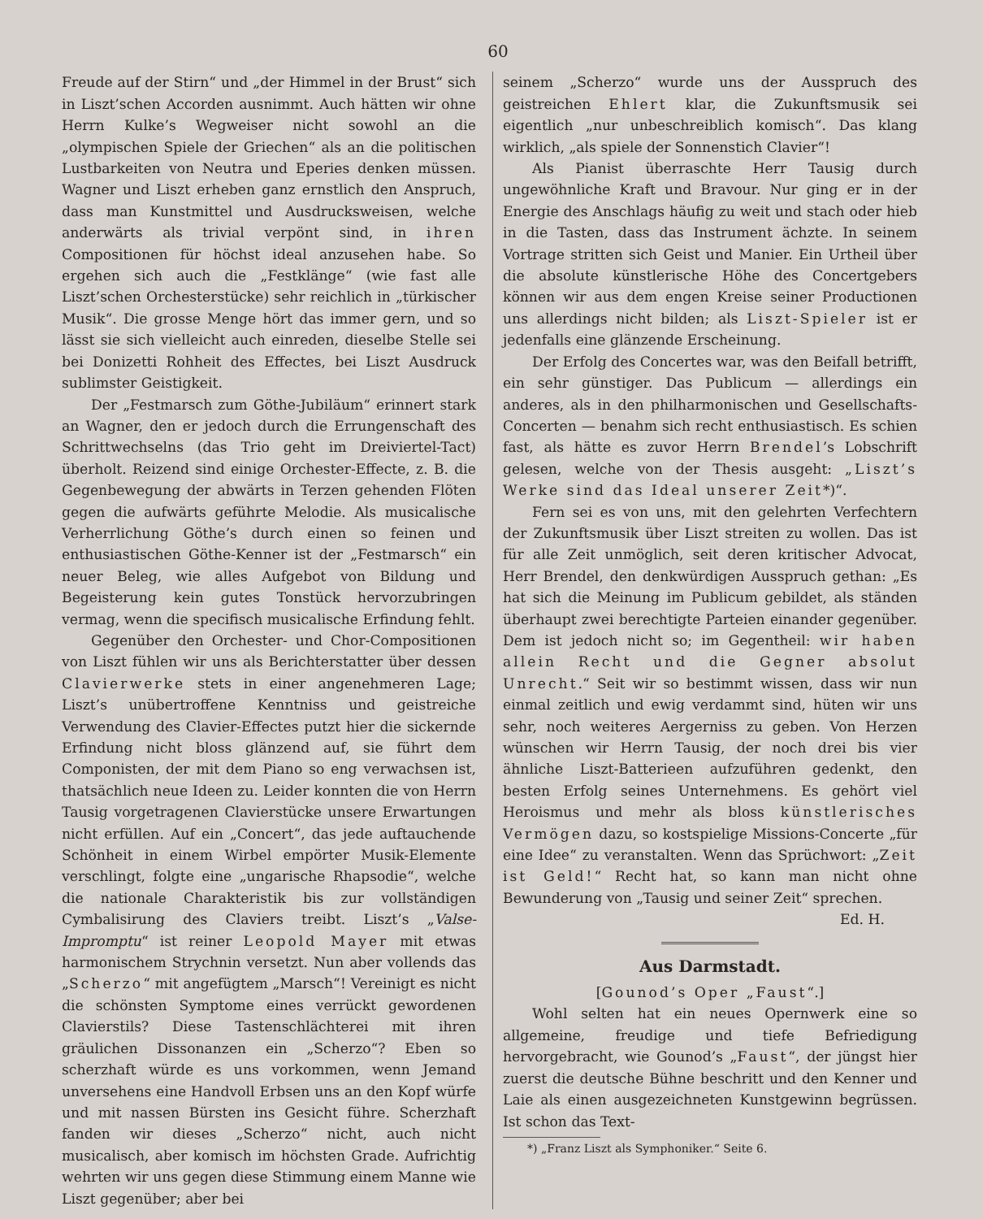60
Freude auf der Stirn“ und „der Himmel in der Brust“ sich in Liszt’schen Accorden ausnimmt. Auch hätten wir ohne Herrn Kulke’s Wegweiser nicht sowohl an die „olympischen Spiele der Griechen“ als an die politischen Lustbarkeiten von Neutra und Eperies denken müssen. Wagner und Liszt erheben ganz ernstlich den Anspruch, dass man Kunstmittel und Ausdrucksweisen, welche anderwärts als trivial verpönt sind, in ihren Compositionen für höchst ideal anzusehen habe. So ergehen sich auch die „Festklänge“ (wie fast alle Liszt’schen Orchesterstücke) sehr reichlich in „türkischer Musik“. Die grosse Menge hört das immer gern, und so lässt sie sich vielleicht auch einreden, dieselbe Stelle sei bei Donizetti Rohheit des Effectes, bei Liszt Ausdruck sublimster Geistigkeit.
Der „Festmarsch zum Göthe-Jubiläum“ erinnert stark an Wagner, den er jedoch durch die Errungenschaft des Schrittwechselns (das Trio geht im Dreiviertel-Tact) überholt. Reizend sind einige Orchester-Effecte, z. B. die Gegenbewegung der abwärts in Terzen gehenden Flöten gegen die aufwärts geführte Melodie. Als musicalische Verherrlichung Göthe’s durch einen so feinen und enthusiastischen Göthe-Kenner ist der „Festmarsch“ ein neuer Beleg, wie alles Aufgebot von Bildung und Begeisterung kein gutes Tonstück hervorzubringen vermag, wenn die specifisch musicalische Erfindung fehlt.
Gegenüber den Orchester- und Chor-Compositionen von Liszt fühlen wir uns als Berichterstatter über dessen Clavierwerke stets in einer angenehmeren Lage; Liszt’s unübertroffene Kenntniss und geistreiche Verwendung des Clavier-Effectes putzt hier die sickernde Erfindung nicht bloss glänzend auf, sie führt dem Componisten, der mit dem Piano so eng verwachsen ist, thatsächlich neue Ideen zu. Leider konnten die von Herrn Tausig vorgetragenen Clavierstücke unsere Erwartungen nicht erfüllen. Auf ein „Concert“, das jede auftauchende Schönheit in einem Wirbel empörter Musik-Elemente verschlingt, folgte eine „ungarische Rhapsodie“, welche die nationale Charakteristik bis zur vollständigen Cymbalisirung des Claviers treibt. Liszt’s „Valse-Impromptu“ ist reiner Leopold Mayer mit etwas harmonischem Strychnin versetzt. Nun aber vollends das „Scherzo“ mit angefügtem „Marsch“! Vereinigt es nicht die schönsten Symptome eines verrückt gewordenen Clavierstils? Diese Tastenschlächterei mit ihren gräulichen Dissonanzen ein „Scherzo“? Eben so scherzhaft würde es uns vorkommen, wenn Jemand unversehens eine Handvoll Erbsen uns an den Kopf würfe und mit nassen Bürsten ins Gesicht führe. Scherzhaft fanden wir dieses „Scherzo“ nicht, auch nicht musicalisch, aber komisch im höchsten Grade. Aufrichtig wehrten wir uns gegen diese Stimmung einem Manne wie Liszt gegenüber; aber bei
seinem „Scherzo“ wurde uns der Ausspruch des geistreichen Ehlert klar, die Zukunftsmusik sei eigentlich „nur unbeschreiblich komisch“. Das klang wirklich, „als spiele der Sonnenstich Clavier“!
Als Pianist überraschte Herr Tausig durch ungewöhnliche Kraft und Bravour. Nur ging er in der Energie des Anschlags häufig zu weit und stach oder hieb in die Tasten, dass das Instrument ächzte. In seinem Vortrage stritten sich Geist und Manier. Ein Urtheil über die absolute künstlerische Höhe des Concertgebers können wir aus dem engen Kreise seiner Productionen uns allerdings nicht bilden; als Liszt-Spieler ist er jedenfalls eine glänzende Erscheinung.
Der Erfolg des Concertes war, was den Beifall betrifft, ein sehr günstiger. Das Publicum — allerdings ein anderes, als in den philharmonischen und Gesellschafts-Concerten — benahm sich recht enthusiastisch. Es schien fast, als hätte es zuvor Herrn Brendel’s Lobschrift gelesen, welche von der Thesis ausgeht: „Liszt’s Werke sind das Ideal unserer Zeit*)“.
Fern sei es von uns, mit den gelehrten Verfechtern der Zukunftsmusik über Liszt streiten zu wollen. Das ist für alle Zeit unmöglich, seit deren kritischer Advocat, Herr Brendel, den denkwürdigen Ausspruch gethan: „Es hat sich die Meinung im Publicum gebildet, als ständen überhaupt zwei berechtigte Parteien einander gegenüber. Dem ist jedoch nicht so; im Gegentheil: wir haben allein Recht und die Gegner absolut Unrecht.“ Seit wir so bestimmt wissen, dass wir nun einmal zeitlich und ewig verdammt sind, hüten wir uns sehr, noch weiteres Aergerniss zu geben. Von Herzen wünschen wir Herrn Tausig, der noch drei bis vier ähnliche Liszt-Batterieen aufzuführen gedenkt, den besten Erfolg seines Unternehmens. Es gehört viel Heroismus und mehr als bloss künstlerisches Vermögen dazu, so kostspielige Missions-Concerte „für eine Idee“ zu veranstalten. Wenn das Sprüchwort: „Zeit ist Geld!“ Recht hat, so kann man nicht ohne Bewunderung von „Tausig und seiner Zeit“ sprechen.
Ed. H.
Aus Darmstadt.
[Gounod’s Oper „Faust“.]
Wohl selten hat ein neues Opernwerk eine so allgemeine, freudige und tiefe Befriedigung hervorgebracht, wie Gounod’s „Faust“, der jüngst hier zuerst die deutsche Bühne beschritt und den Kenner und Laie als einen ausgezeichneten Kunstgewinn begrüssen. Ist schon das Text-
*) „Franz Liszt als Symphoniker.“ Seite 6.